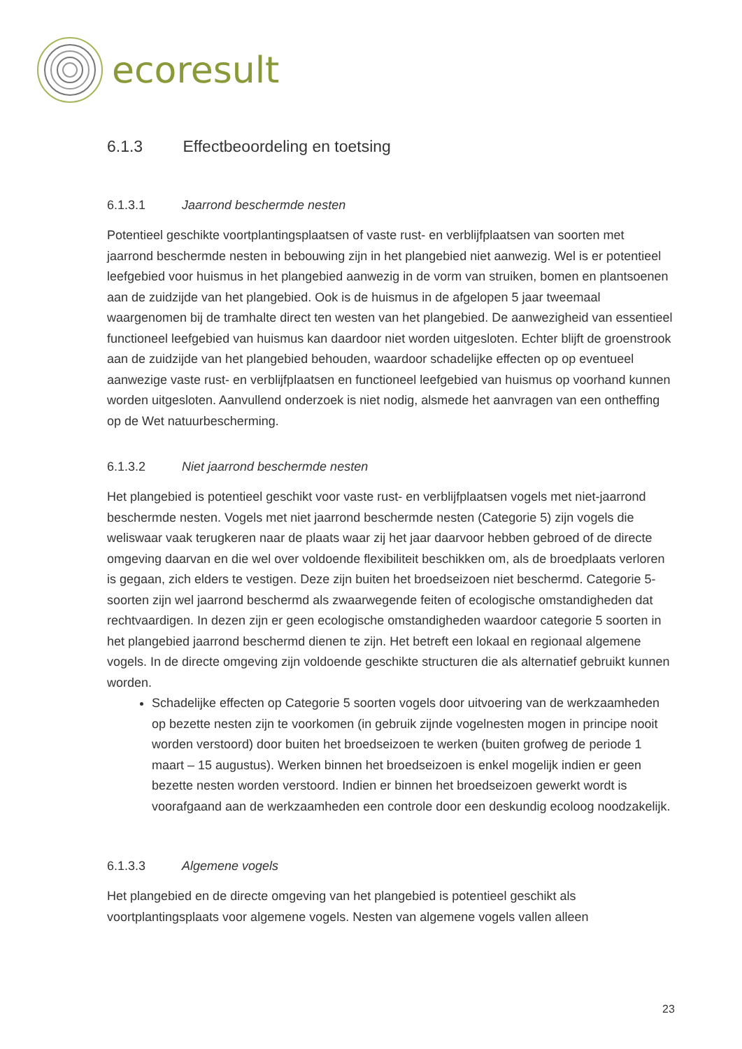ecoresult
6.1.3 Effectbeoordeling en toetsing
6.1.3.1 Jaarrond beschermde nesten
Potentieel geschikte voortplantingsplaatsen of vaste rust- en verblijfplaatsen van soorten met jaarrond beschermde nesten in bebouwing zijn in het plangebied niet aanwezig. Wel is er potentieel leefgebied voor huismus in het plangebied aanwezig in de vorm van struiken, bomen en plantsoenen aan de zuidzijde van het plangebied. Ook is de huismus in de afgelopen 5 jaar tweemaal waargenomen bij de tramhalte direct ten westen van het plangebied. De aanwezigheid van essentieel functioneel leefgebied van huismus kan daardoor niet worden uitgesloten. Echter blijft de groenstrook aan de zuidzijde van het plangebied behouden, waardoor schadelijke effecten op op eventueel aanwezige vaste rust- en verblijfplaatsen en functioneel leefgebied van huismus op voorhand kunnen worden uitgesloten. Aanvullend onderzoek is niet nodig, alsmede het aanvragen van een ontheffing op de Wet natuurbescherming.
6.1.3.2 Niet jaarrond beschermde nesten
Het plangebied is potentieel geschikt voor vaste rust- en verblijfplaatsen vogels met niet-jaarrond beschermde nesten. Vogels met niet jaarrond beschermde nesten (Categorie 5) zijn vogels die weliswaar vaak terugkeren naar de plaats waar zij het jaar daarvoor hebben gebroed of de directe omgeving daarvan en die wel over voldoende flexibiliteit beschikken om, als de broedplaats verloren is gegaan, zich elders te vestigen. Deze zijn buiten het broedseizoen niet beschermd. Categorie 5-soorten zijn wel jaarrond beschermd als zwaarwegende feiten of ecologische omstandigheden dat rechtvaardigen. In dezen zijn er geen ecologische omstandigheden waardoor categorie 5 soorten in het plangebied jaarrond beschermd dienen te zijn. Het betreft een lokaal en regionaal algemene vogels. In de directe omgeving zijn voldoende geschikte structuren die als alternatief gebruikt kunnen worden.
Schadelijke effecten op Categorie 5 soorten vogels door uitvoering van de werkzaamheden op bezette nesten zijn te voorkomen (in gebruik zijnde vogelnesten mogen in principe nooit worden verstoord) door buiten het broedseizoen te werken (buiten grofweg de periode 1 maart – 15 augustus). Werken binnen het broedseizoen is enkel mogelijk indien er geen bezette nesten worden verstoord. Indien er binnen het broedseizoen gewerkt wordt is voorafgaand aan de werkzaamheden een controle door een deskundig ecoloog noodzakelijk.
6.1.3.3 Algemene vogels
Het plangebied en de directe omgeving van het plangebied is potentieel geschikt als voortplantingsplaats voor algemene vogels. Nesten van algemene vogels vallen alleen
23